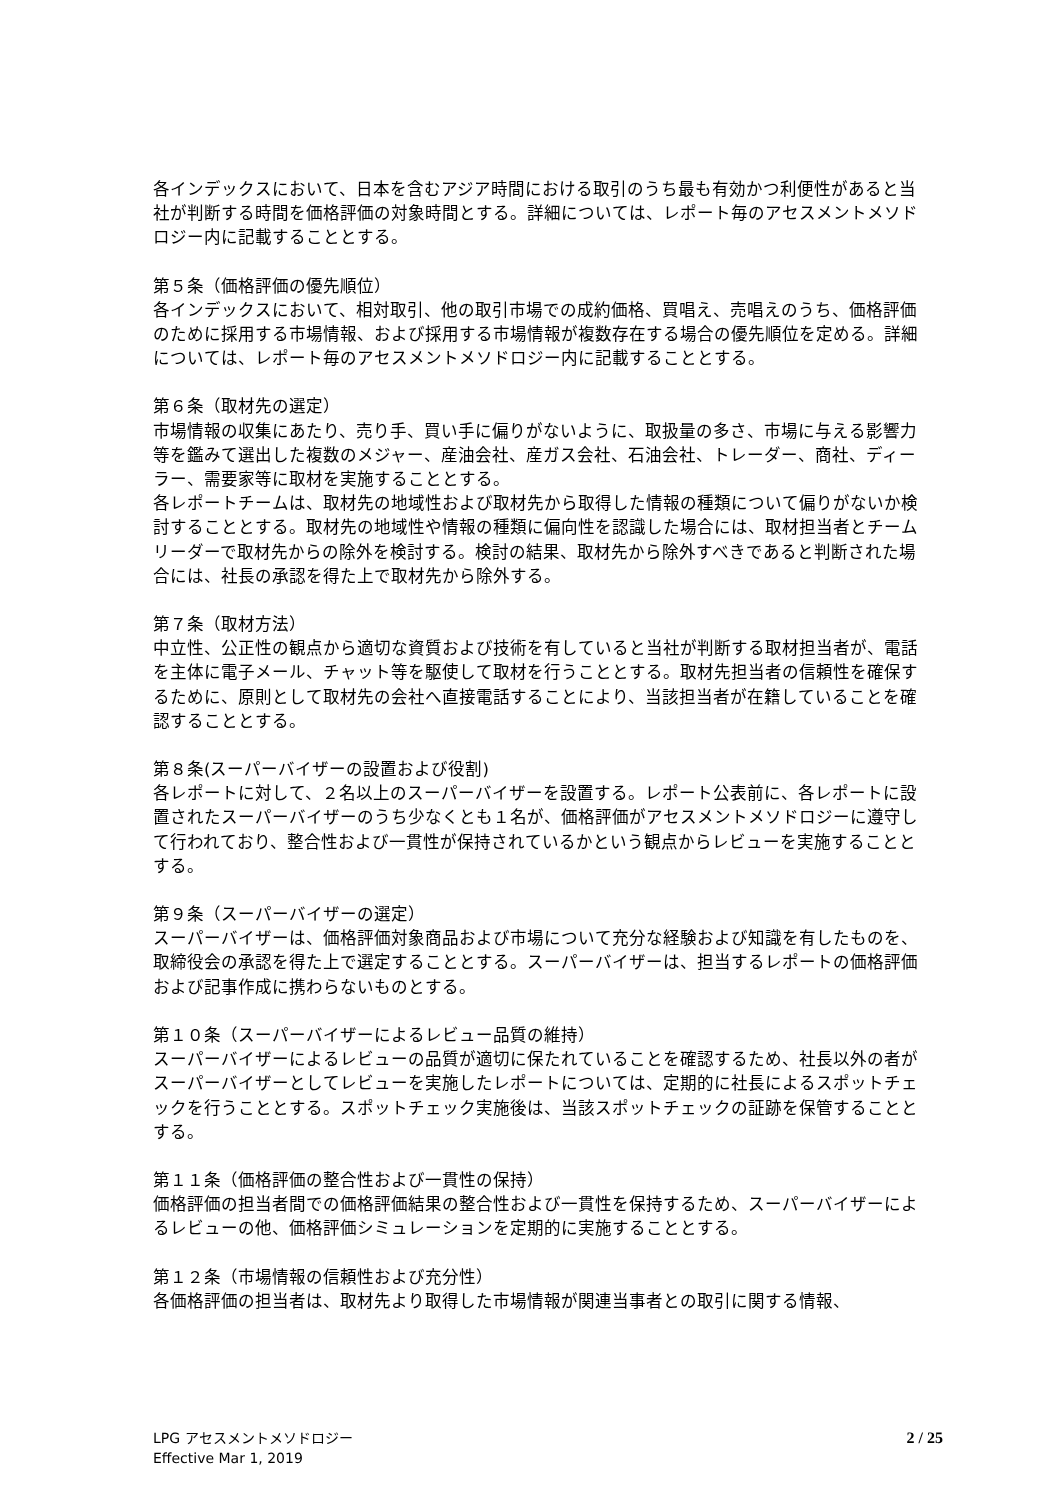各インデックスにおいて、日本を含むアジア時間における取引のうち最も有効かつ利便性があると当社が判断する時間を価格評価の対象時間とする。詳細については、レポート毎のアセスメントメソドロジー内に記載することとする。
第５条（価格評価の優先順位）
各インデックスにおいて、相対取引、他の取引市場での成約価格、買唱え、売唱えのうち、価格評価のために採用する市場情報、および採用する市場情報が複数存在する場合の優先順位を定める。詳細については、レポート毎のアセスメントメソドロジー内に記載することとする。
第６条（取材先の選定）
市場情報の収集にあたり、売り手、買い手に偏りがないように、取扱量の多さ、市場に与える影響力等を鑑みて選出した複数のメジャー、産油会社、産ガス会社、石油会社、トレーダー、商社、ディーラー、需要家等に取材を実施することとする。
各レポートチームは、取材先の地域性および取材先から取得した情報の種類について偏りがないか検討することとする。取材先の地域性や情報の種類に偏向性を認識した場合には、取材担当者とチームリーダーで取材先からの除外を検討する。検討の結果、取材先から除外すべきであると判断された場合には、社長の承認を得た上で取材先から除外する。
第７条（取材方法）
中立性、公正性の観点から適切な資質および技術を有していると当社が判断する取材担当者が、電話を主体に電子メール、チャット等を駆使して取材を行うこととする。取材先担当者の信頼性を確保するために、原則として取材先の会社へ直接電話することにより、当該担当者が在籍していることを確認することとする。
第８条(スーパーバイザーの設置および役割)
各レポートに対して、２名以上のスーパーバイザーを設置する。レポート公表前に、各レポートに設置されたスーパーバイザーのうち少なくとも１名が、価格評価がアセスメントメソドロジーに遵守して行われており、整合性および一貫性が保持されているかという観点からレビューを実施することとする。
第９条（スーパーバイザーの選定）
スーパーバイザーは、価格評価対象商品および市場について充分な経験および知識を有したものを、取締役会の承認を得た上で選定することとする。スーパーバイザーは、担当するレポートの価格評価および記事作成に携わらないものとする。
第１０条（スーパーバイザーによるレビュー品質の維持）
スーパーバイザーによるレビューの品質が適切に保たれていることを確認するため、社長以外の者がスーパーバイザーとしてレビューを実施したレポートについては、定期的に社長によるスポットチェックを行うこととする。スポットチェック実施後は、当該スポットチェックの証跡を保管することとする。
第１１条（価格評価の整合性および一貫性の保持）
価格評価の担当者間での価格評価結果の整合性および一貫性を保持するため、スーパーバイザーによるレビューの他、価格評価シミュレーションを定期的に実施することとする。
第１２条（市場情報の信頼性および充分性）
各価格評価の担当者は、取材先より取得した市場情報が関連当事者との取引に関する情報、
LPG アセスメントメソドロジー
Effective Mar 1, 2019
2 / 25